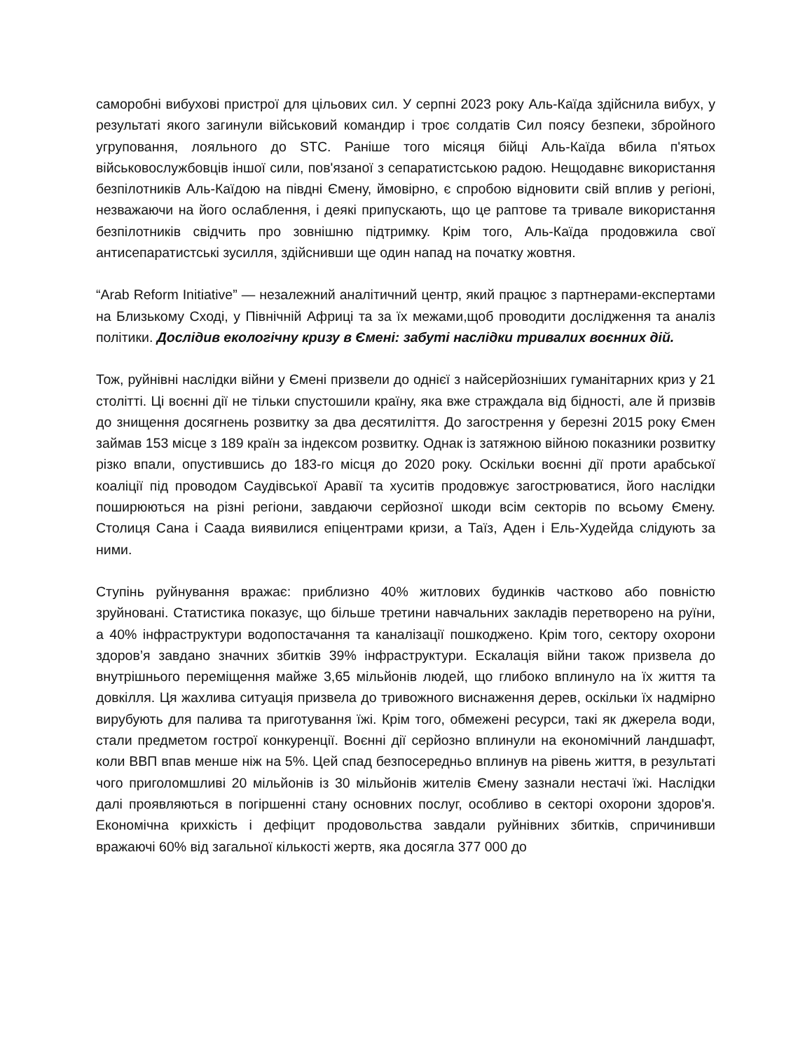саморобні вибухові пристрої для цільових сил. У серпні 2023 року Аль-Каїда здійснила вибух, у результаті якого загинули військовий командир і троє солдатів Сил поясу безпеки, збройного угруповання, лояльного до STC. Раніше того місяця бійці Аль-Каїда вбила п'ятьох військовослужбовців іншої сили, пов'язаної з сепаратистською радою. Нещодавнє використання безпілотників Аль-Каїдою на півдні Ємену, ймовірно, є спробою відновити свій вплив у регіоні, незважаючи на його ослаблення, і деякі припускають, що це раптове та тривале використання безпілотників свідчить про зовнішню підтримку. Крім того, Аль-Каїда продовжила свої антисепаратистські зусилля, здійснивши ще один напад на початку жовтня.
“Arab Reform Initiative” — незалежний аналітичний центр, який працює з партнерами-експертами на Близькому Сході, у Північній Африці та за їх межами,щоб проводити дослідження та аналіз політики. Дослідив екологічну кризу в Ємені: забуті наслідки тривалих воєнних дій.
Тож, руйнівні наслідки війни у Ємені призвели до однієї з найсерйозніших гуманітарних криз у 21 столітті. Ці воєнні дії не тільки спустошили країну, яка вже страждала від бідності, але й призвів до знищення досягнень розвитку за два десятиліття. До загострення у березні 2015 року Ємен займав 153 місце з 189 країн за індексом розвитку. Однак із затяжною війною показники розвитку різко впали, опустившись до 183-го місця до 2020 року. Оскільки воєнні дії проти арабської коаліції під проводом Саудівської Аравії та хуситів продовжує загострюватися, його наслідки поширюються на різні регіони, завдаючи серйозної шкоди всім секторів по всьому Ємену. Столиця Сана і Саада виявилися епіцентрами кризи, а Таїз, Аден і Ель-Худейда слідують за ними.
Ступінь руйнування вражає: приблизно 40% житлових будинків частково або повністю зруйновані. Статистика показує, що більше третини навчальних закладів перетворено на руїни, а 40% інфраструктури водопостачання та каналізації пошкоджено. Крім того, сектору охорони здоров’я завдано значних збитків 39% інфраструктури. Ескалація війни також призвела до внутрішнього переміщення майже 3,65 мільйонів людей, що глибоко вплинуло на їх життя та довкілля. Ця жахлива ситуація призвела до тривожного виснаження дерев, оскільки їх надмірно вирубують для палива та приготування їжі. Крім того, обмежені ресурси, такі як джерела води, стали предметом гострої конкуренції. Воєнні дії серйозно вплинули на економічний ландшафт, коли ВВП впав менше ніж на 5%. Цей спад безпосередньо вплинув на рівень життя, в результаті чого приголомшливі 20 мільйонів із 30 мільйонів жителів Ємену зазнали нестачі їжі. Наслідки далі проявляються в погіршенні стану основних послуг, особливо в секторі охорони здоров'я. Економічна крихкість і дефіцит продовольства завдали руйнівних збитків, спричинивши вражаючі 60% від загальної кількості жертв, яка досягла 377 000 до